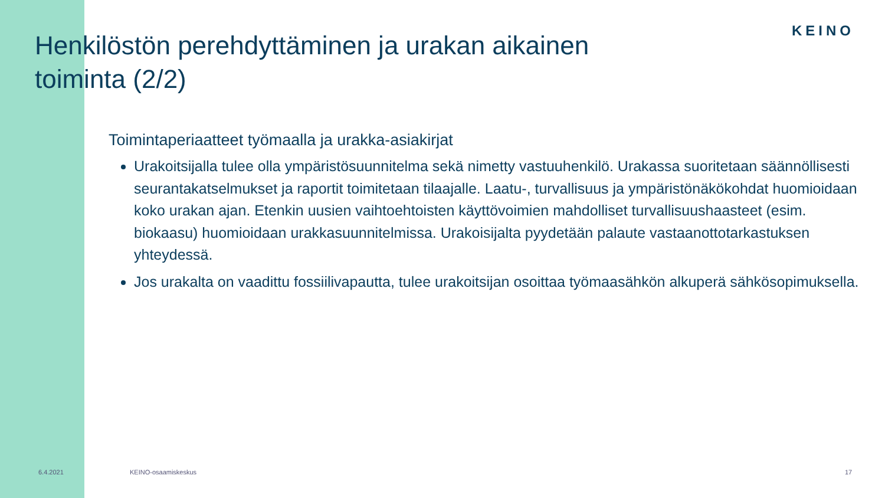KEINO
Henkilöstön perehdyttäminen ja urakan aikainen toiminta (2/2)
Toimintaperiaatteet työmaalla ja urakka-asiakirjat
Urakoitsijalla tulee olla ympäristösuunnitelma sekä nimetty vastuuhenkilö. Urakassa suoritetaan säännöllisesti seurantakatselmukset ja raportit toimitetaan tilaajalle. Laatu-, turvallisuus ja ympäristönäkökohdat huomioidaan koko urakan ajan. Etenkin uusien vaihtoehtoisten käyttövoimien mahdolliset turvallisuushaasteet (esim. biokaasu) huomioidaan urakkasuunnitelmissa. Urakoisijalta pyydetään palaute vastaanottotarkastuksen yhteydessä.
Jos urakalta on vaadittu fossiilivapautta, tulee urakoitsijan osoittaa työmaasähkön alkuperä sähkösopimuksella.
6.4.2021 KEINO-osaamiskeskus 17